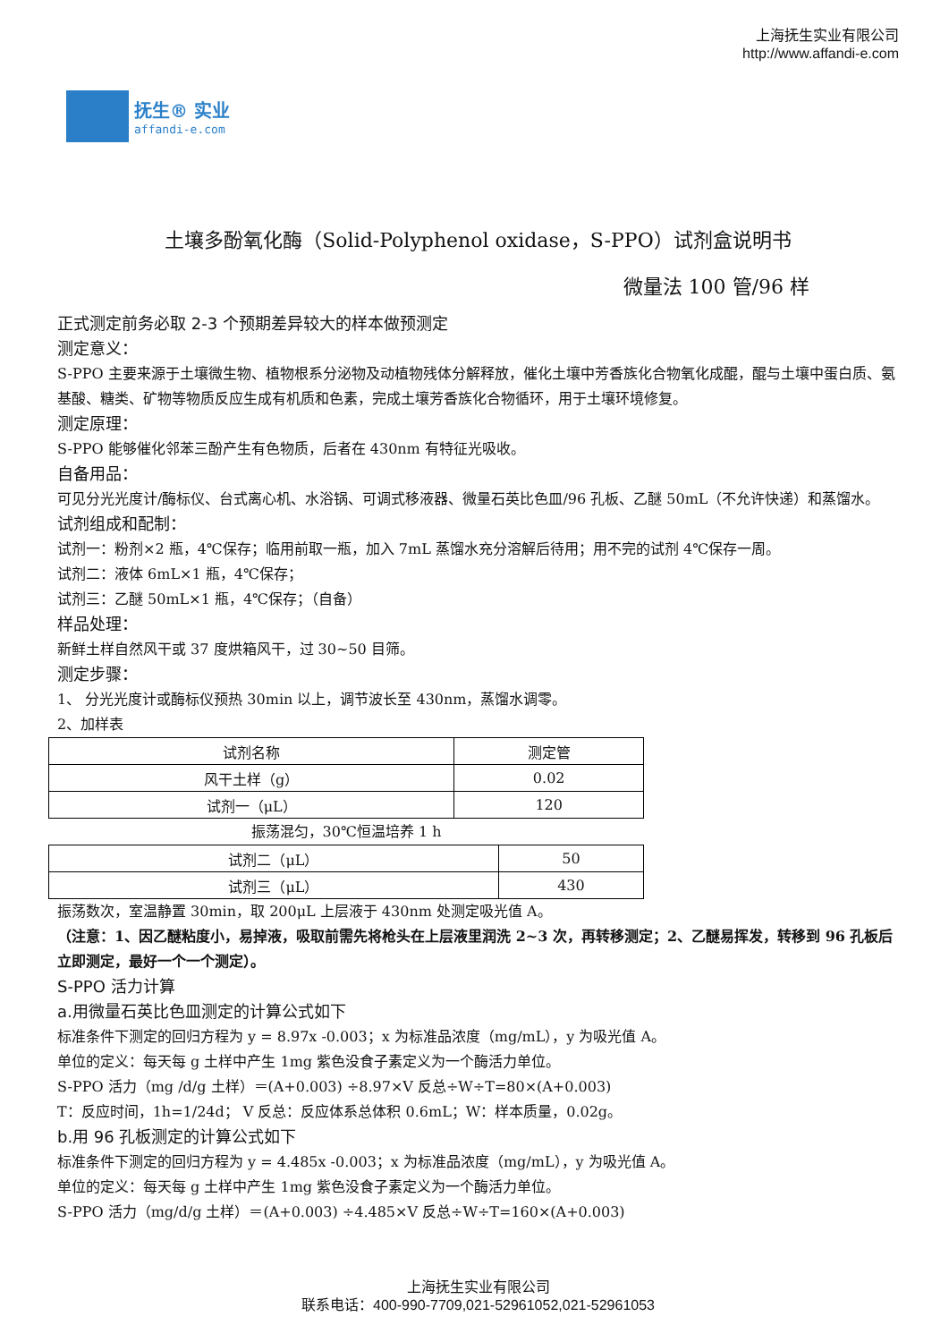抚生® 实业
affandi-e.com
上海抚生实业有限公司
http://www.affandi-e.com
土壤多酚氧化酶（Solid-Polyphenol oxidase，S-PPO）试剂盒说明书
微量法 100 管/96 样
正式测定前务必取 2-3 个预期差异较大的样本做预测定
测定意义：
S-PPO 主要来源于土壤微生物、植物根系分泌物及动植物残体分解释放，催化土壤中芳香族化合物氧化成醌，醌与土壤中蛋白质、氨基酸、糖类、矿物等物质反应生成有机质和色素，完成土壤芳香族化合物循环，用于土壤环境修复。
测定原理：
S-PPO 能够催化邻苯三酚产生有色物质，后者在 430nm 有特征光吸收。
自备用品：
可见分光光度计/酶标仪、台式离心机、水浴锅、可调式移液器、微量石英比色皿/96 孔板、乙醚 50mL（不允许快递）和蒸馏水。
试剂组成和配制：
试剂一：粉剂×2 瓶，4℃保存；临用前取一瓶，加入 7mL 蒸馏水充分溶解后待用；用不完的试剂 4℃保存一周。
试剂二：液体 6mL×1 瓶，4℃保存；
试剂三：乙醚 50mL×1 瓶，4℃保存；（自备）
样品处理：
新鲜土样自然风干或 37 度烘箱风干，过 30~50 目筛。
测定步骤：
1、 分光光度计或酶标仪预热 30min 以上，调节波长至 430nm，蒸馏水调零。
2、加样表
| 试剂名称 | 测定管 |
| 风干土样（g） | 0.02 |
| 试剂一（μL） | 120 |
振荡混匀，30℃恒温培养 1 h
| 试剂二（μL） | 50 |
| 试剂三（μL） | 430 |
振荡数次，室温静置 30min，取 200μL 上层液于 430nm 处测定吸光值 A。
（注意：1、因乙醚粘度小，易掉液，吸取前需先将枪头在上层液里润洗 2~3 次，再转移测定；2、乙醚易挥发，转移到 96 孔板后立即测定，最好一个一个测定）。
S-PPO 活力计算
a.用微量石英比色皿测定的计算公式如下
标准条件下测定的回归方程为 y = 8.97x -0.003；x 为标准品浓度（mg/mL），y 为吸光值 A。
单位的定义：每天每 g 土样中产生 1mg 紫色没食子素定义为一个酶活力单位。
S-PPO 活力（mg /d/g 土样）＝(A+0.003) ÷8.97×V 反总÷W÷T=80×(A+0.003)
T：反应时间，1h=1/24d； V 反总：反应体系总体积 0.6mL；W：样本质量，0.02g。
b.用 96 孔板测定的计算公式如下
标准条件下测定的回归方程为 y = 4.485x -0.003；x 为标准品浓度（mg/mL），y 为吸光值 A。
单位的定义：每天每 g 土样中产生 1mg 紫色没食子素定义为一个酶活力单位。
S-PPO 活力（mg/d/g 土样）＝(A+0.003) ÷4.485×V 反总÷W÷T=160×(A+0.003)
上海抚生实业有限公司
联系电话：400-990-7709,021-52961052,021-52961053